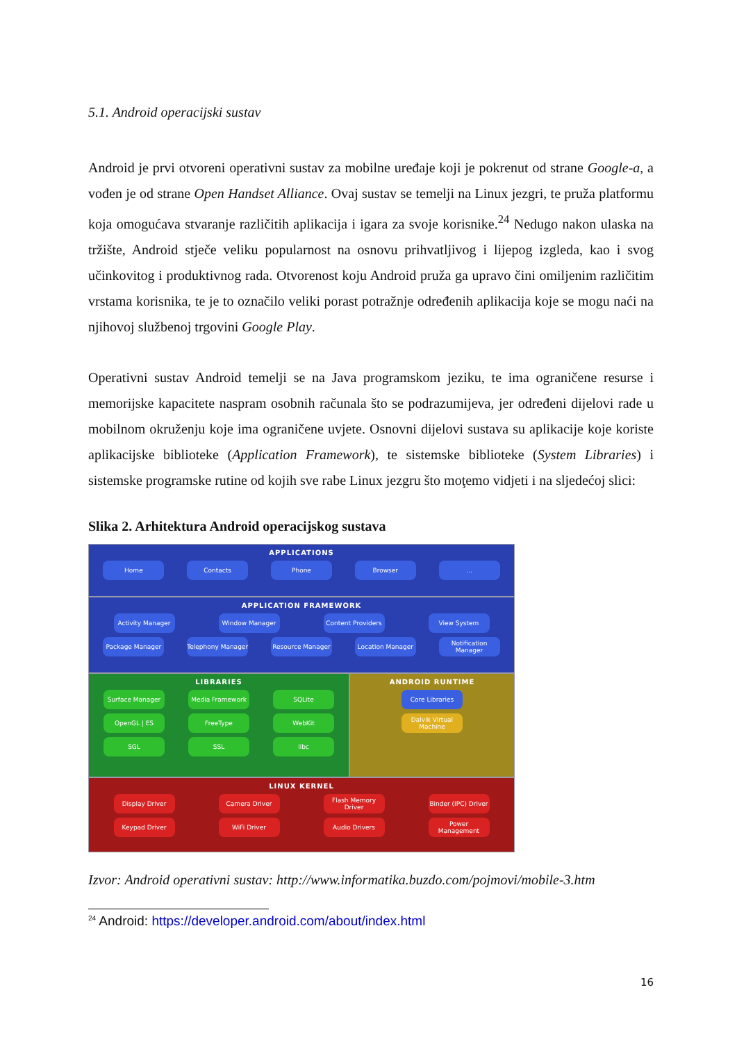5.1. Android operacijski sustav
Android je prvi otvoreni operativni sustav za mobilne uređaje koji je pokrenut od strane Google-a, a vođen je od strane Open Handset Alliance. Ovaj sustav se temelji na Linux jezgri, te pruža platformu koja omogućava stvaranje različitih aplikacija i igara za svoje korisnike.<sup>24</sup> Nedugo nakon ulaska na tržište, Android stječe veliku popularnost na osnovu prihvatljivog i lijepog izgleda, kao i svog učinkovitog i produktivnog rada. Otvorenost koju Android pruža ga upravo čini omiljenim različitim vrstama korisnika, te je to označilo veliki porast potražnje određenih aplikacija koje se mogu naći na njihovoj službenoj trgovini Google Play.
Operativni sustav Android temelji se na Java programskom jeziku, te ima ograničene resurse i memorijske kapacitete naspram osobnih računala što se podrazumijeva, jer određeni dijelovi rade u mobilnom okruženju koje ima ograničene uvjete. Osnovni dijelovi sustava su aplikacije koje koriste aplikacijske biblioteke (Application Framework), te sistemske biblioteke (System Libraries) i sistemske programske rutine od kojih sve rabe Linux jezgru što moţemo vidjeti i na sljedećoj slici:
Slika 2. Arhitektura Android operacijskog sustava
APPLICATIONS
Home Contacts Phone Browser ...
APPLICATION FRAMEWORK
Activity Manager Window Manager Content Providers
View System
Package Manager Telephony Manager
Resource Manager Location Manager Notification Manager
LIBRARIES
Surface Manager Media Framework SQLite
OpenGL | ES FreeType WebKit
SGL SSL libc
ANDROID RUNTIME
Core Libraries
Dalvik Virtual Machine
LINUX KERNEL
Display Driver Camera Driver Flash Memory Driver
Binder (IPC) Driver
Keypad Driver WiFi Driver Audio Drivers Power Management
Izvor: Android operativni sustav: http://www.informatika.buzdo.com/pojmovi/mobile-3.htm
<sup>24</sup> Android: https://developer.android.com/about/index.html
16